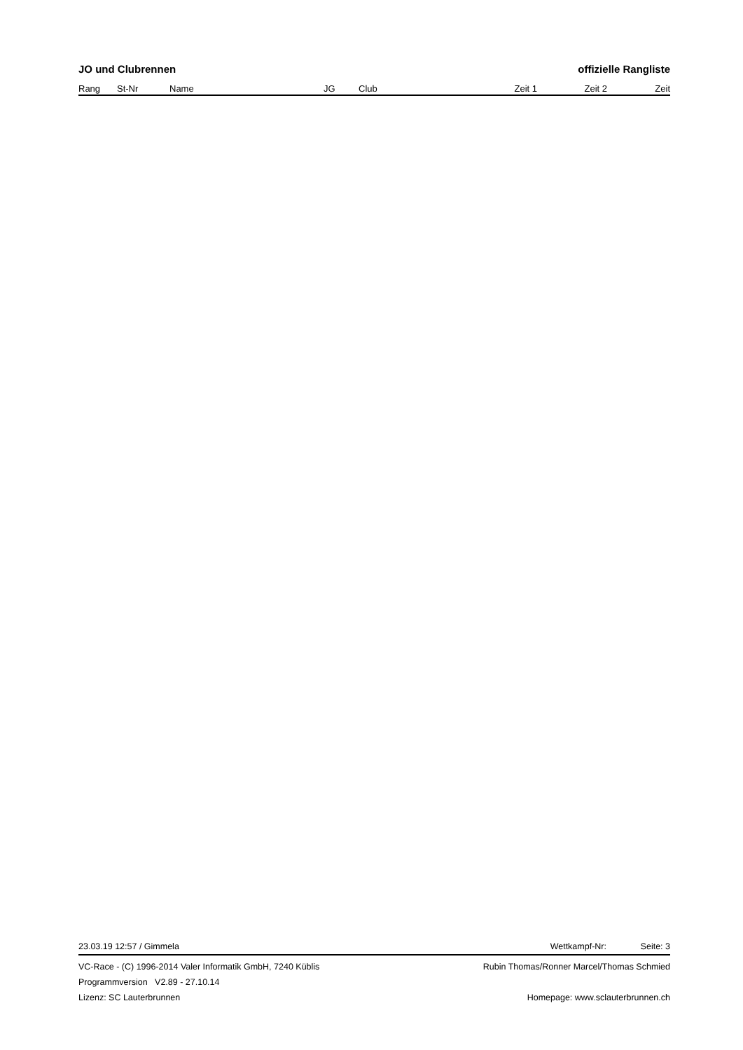JO und Clubrennen offizielle Rangliste
| Rang | St-Nr | Name | JG | Club | Zeit 1 | Zeit 2 | Zeit |
| --- | --- | --- | --- | --- | --- | --- | --- |
23.03.19 12:57 / Gimmela Wettkampf-Nr: Seite: 3
VC-Race - (C) 1996-2014 Valer Informatik GmbH, 7240 Küblis Rubin Thomas/Ronner Marcel/Thomas Schmied
Programmversion V2.89 - 27.10.14
Lizenz: SC Lauterbrunnen Homepage: www.sclauterbrunnen.ch